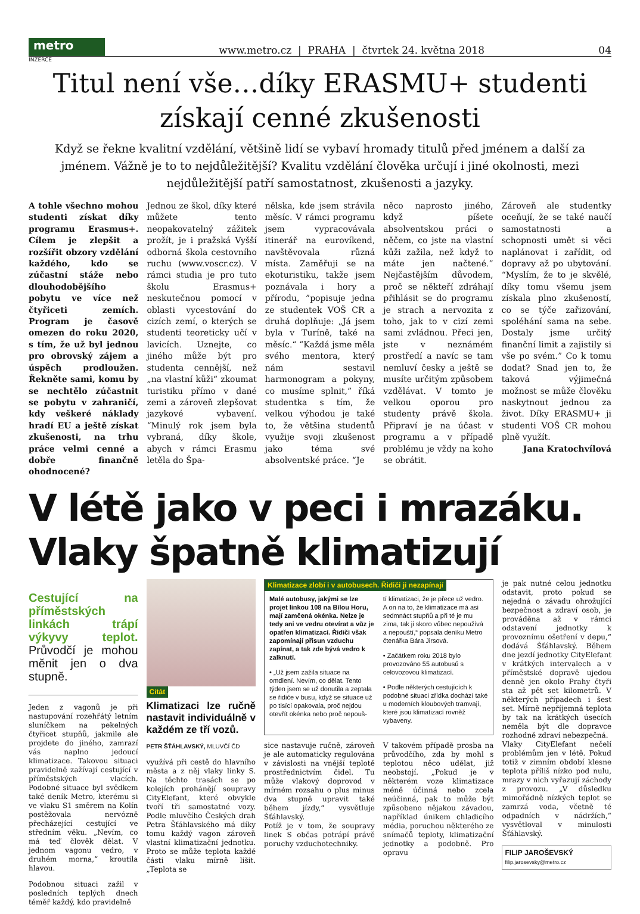metro
www.metro.cz | PRAHA | čtvrtek 24. května 2018 04
INZERCE
Titul není vše…díky ERASMU+ studenti získají cenné zkušenosti
Když se řekne kvalitní vzdělání, většině lidí se vybaví hromady titulů před jménem a další za jménem. Vážně je to to nejdůležitější? Kvalitu vzdělání člověka určují i jiné okolnosti, mezi nejdůležitější patří samostatnost, zkušenosti a jazyky.
A tohle všechno mohou studenti získat díky programu Erasmus+. Cílem je zlepšit a rozšířit obzory vzdělání každého, kdo se zúčastní stáže nebo dlouhodobějšího pobytu ve více než čtyřiceti zemích. Program je časově omezen do roku 2020, s tím, že už byl jednou pro obrovský zájem a úspěch prodloužen. Řekněte sami, komu by se nechtělo zúčastnit se pobytu v zahraničí, kdy veškeré náklady hradí EU a ještě získat zkušenosti, na trhu práce velmi cenné a dobře finančně ohodnocené?
Jednou ze škol, díky které můžete tento neopakovatelný zážitek prožít, je i pražská Vyšší odborná škola cestovního ruchu (www.voscr.cz). V rámci studia je pro tuto školu Erasmus+ neskutečnou pomocí v oblasti vycestování do cizích zemí, o kterých se studenti teoreticky učí v lavicích. Uznejte, co jiného může být pro studenta cennější, než „na vlastní kůži“ zkoumat turistiku přímo v dané zemi a zároveň zlepšovat jazykové vybavení. “Minulý rok jsem byla vybraná, díky škole, abych v rámci Erasmu letěla do Špa-
nělska, kde jsem strávila měsíc. V rámci programu jsem vypracovávala itinerář na eurovíkend, navštěvovala různá místa. Zaměřuji se na ekoturistiku, takže jsem poznávala i hory a přírodu, ”popisuje jedna ze studentek VOŠ CR a druhá doplňuje: „Já jsem byla v Turíně, také na měsíc.“ “Každá jsme měla svého mentora, který nám sestavil harmonogram a pokyny, co musíme splnit,” říká studentka s tím, že velkou výhodou je také to, že většina studentů využije svoji zkušenost jako téma své absolventské práce. “Je
něco naprosto jiného, když píšete absolventskou práci o něčem, co jste na vlastní kůži zažila, než když to máte jen načtené.” Nejčastějším důvodem, proč se někteří zdráhají přihlásit se do programu je strach a nervozita z toho, jak to v cizí zemi sami zvládnou. Přeci jen, jste v neznámém prostředí a navíc se tam nemluví česky a ještě se musíte určitým způsobem vzdělávat. V tomto je velkou oporou pro studenty právě škola. Připraví je na účast v programu a v případě problému je vždy na koho se obrátit.
Zároveň ale studentky oceňují, že se také naučí samostatnosti a schopnosti umět si věci naplánovat i zařídit, od dopravy až po ubytování. “Myslím, že to je skvělé, díky tomu všemu jsem získala plno zkušeností, co se týče zařizování, spoléhání sama na sebe. Dostaly jsme určitý finanční limit a zajistily si vše po svém.” Co k tomu dodat? Snad jen to, že taková výjimečná možnost se může člověku naskytnout jednou za život. Díky ERASMU+ ji studenti VOŠ CR mohou plně využít.
Jana Kratochvílová
V létě jako v peci i mrazáku. Vlaky špatně klimatizují
Cestující na příměstských linkách trápí výkyvy teplot. Průvodčí je mohou měnit jen o dva stupně.
Jeden z vagonů je při nastupování rozehřátý letním sluníčkem na pekelných čtyřicet stupňů, jakmile ale projdete do jiného, zamrazí vás naplno jedoucí klimatizace. Takovou situaci pravidelně zažívají cestující v příměstských vlacích. Podobné situace byl svědkem také deník Metro, kterému si ve vlaku S1 směrem na Kolín postěžovala nervózně přecházející cestující ve středním věku. „Nevím, co má teď člověk dělat. V jednom vagonu vedro, v druhém morna,“ kroutila hlavou.
Podobnou situaci zažil v posledních teplých dnech téměř každý, kdo pravidelně
Citát
Klimatizaci lze ručně nastavit individuálně v každém ze tří vozů.
PETR ŠŤÁHLAVSKÝ, MLUVČÍ ČD
využívá při cestě do hlavního města a z něj vlaky linky S. Na těchto trasách se po kolejích prohánějí soupravy CityElefant, které obvykle tvoří tři samostatné vozy. Podle mluvčího Českých drah Petra Šťáhlavského má díky tomu každý vagon zároveň vlastní klimatizační jednotku. Proto se může teplota každé části vlaku mírně lišit. „Teplota se
Klimatizace zlobí i v autobusech. Řidiči ji nezapínají
Malé autobusy, jakými se lze projet linkou 108 na Bílou Horu, mají zamčená okénka. Nelze je tedy ani ve vedru otevírat a vůz je opatřen klimatizací. Řidiči však zapomínají přisun vzduchu zapínat, a tak zde bývá vedro k zalknutí.
• „Už jsem zažila situace na omdlení. Nevím, co dělat. Tento týden jsem se už donutila a zeptala se řidiče v busu, když se situace už po tisící opakovala, proč nejdou otevřít okénka nebo proč nepouš-
tí klimatizaci, že je přece už vedro. A on na to, že klimatizace má asi sedmnáct stupňů a při té je mu zima, tak ji skoro vůbec nepoužívá a nepouští,“ popsala deníku Metro čtenářka Bára Jirsová.
• Začátkem roku 2018 bylo provozováno 55 autobusů s celovozovou klimatizací.
• Podle některých cestujících k podobné situaci zřídka dochází také u moderních kloubových tramvají, které jsou klimatizací rovněž vybaveny.
sice nastavuje ručně, zároveň je ale automaticky regulována v závislosti na vnější teplotě prostřednictvím čidel. Tu může vlakový doprovod v mírném rozsahu o plus minus dva stupně upravit také během jízdy,“ vysvětluje Šťáhlavský.
Potíž je v tom, že soupravy linek S občas potrápí právě poruchy vzduchotechniky.
V takovém případě prosba na průvodčího, zda by mohl s teplotou něco udělat, již neobstojí. „Pokud je v některém voze klimatizace méně účinná nebo zcela neúčinná, pak to může být způsobeno nějakou závadou, například únikem chladicího média, poruchou některého ze snímačů teploty, klimatizační jednotky a podobně. Pro opravu
je pak nutné celou jednotku odstavit, proto pokud se nejedná o závadu ohrožující bezpečnost a zdraví osob, je prováděna až v rámci odstavení jednotky k provoznímu ošetření v depu,“ dodává Šťáhlavský. Během dne jezdí jednotky CityElefant v krátkých intervalech a v příměstské dopravě ujedou denně jen okolo Prahy čtyři sta až pět set kilometrů. V některých případech i šest set. Mírně nepříjemná teplota by tak na krátkých úsecích neměla být dle dopravce rozhodně zdraví nebezpečná.
Vlaky CityElefant nečelí problémům jen v létě. Pokud totiž v zimním období klesne teplota příliš nízko pod nulu, mrazy v nich vyřazují záchody z provozu. „V důsledku mimořádně nízkých teplot se zamrzá voda, včetně té odpadních v nádržích,“ vysvětloval v minulosti Šťáhlavský.
FILIP JAROŠEVSKÝ
filip.jarosevsky@metro.cz